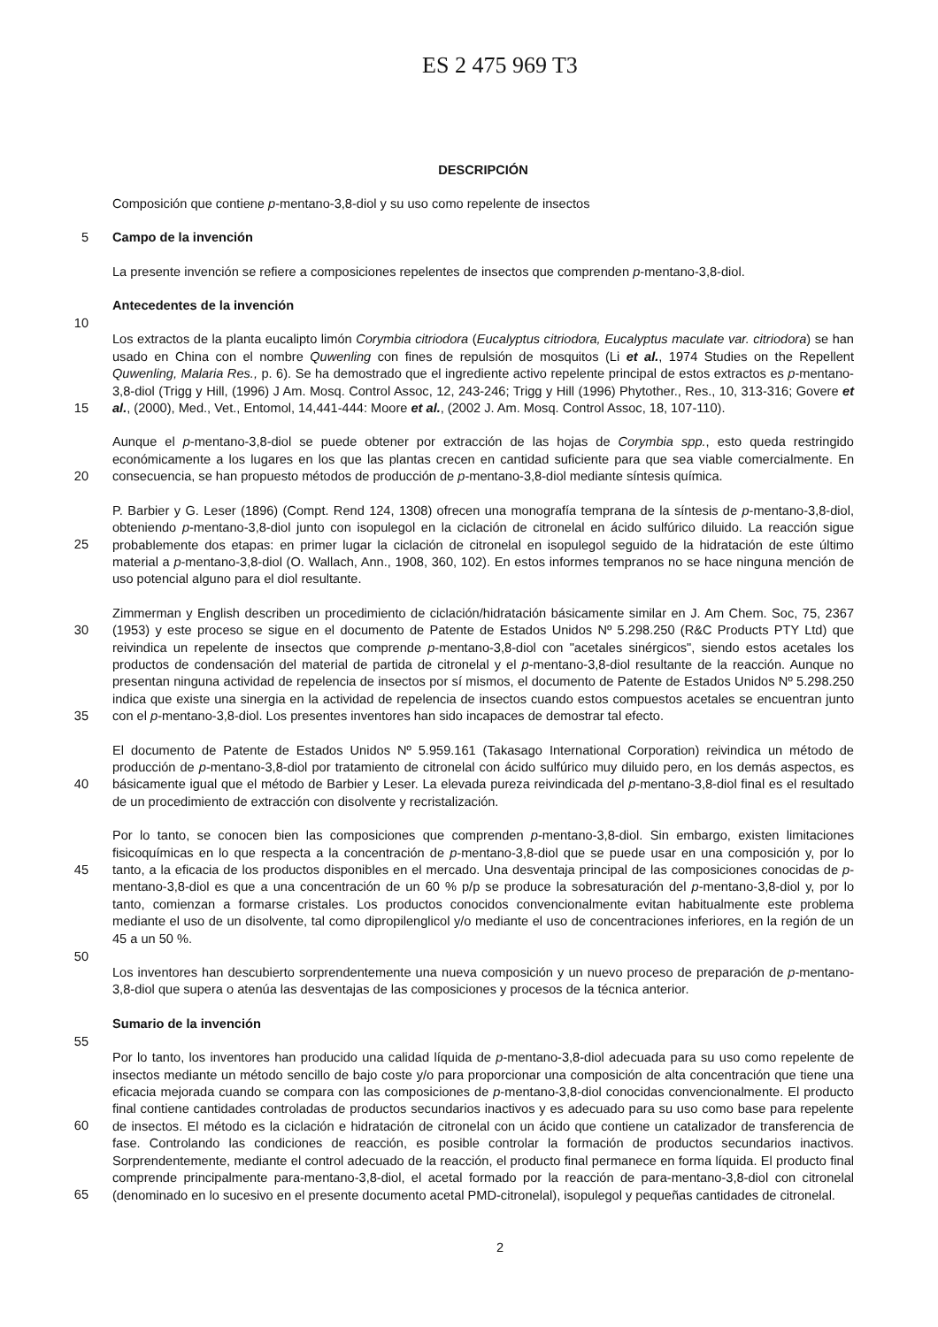ES 2 475 969 T3
DESCRIPCIÓN
Composición que contiene p-mentano-3,8-diol y su uso como repelente de insectos
5 Campo de la invención
La presente invención se refiere a composiciones repelentes de insectos que comprenden p-mentano-3,8-diol.
Antecedentes de la invención
10
Los extractos de la planta eucalipto limón Corymbia citriodora (Eucalyptus citriodora, Eucalyptus maculate var. citriodora) se han usado en China con el nombre Quwenling con fines de repulsión de mosquitos (Li et al., 1974 Studies on the Repellent Quwenling, Malaria Res., p. 6). Se ha demostrado que el ingrediente activo repelente principal de estos extractos es p-mentano-3,8-diol (Trigg y Hill, (1996) J Am. Mosq. Control Assoc, 12, 243-246; Trigg 15 y Hill (1996) Phytother., Res., 10, 313-316; Govere et al., (2000), Med., Vet., Entomol, 14,441-444: Moore et al., (2002 J. Am. Mosq. Control Assoc, 18, 107-110).
Aunque el p-mentano-3,8-diol se puede obtener por extracción de las hojas de Corymbia spp., esto queda restringido económicamente a los lugares en los que las plantas crecen en cantidad suficiente para que sea viable 20 comercialmente. En consecuencia, se han propuesto métodos de producción de p-mentano-3,8-diol mediante síntesis química.
P. Barbier y G. Leser (1896) (Compt. Rend 124, 1308) ofrecen una monografía temprana de la síntesis de p-mentano-3,8-diol, obteniendo p-mentano-3,8-diol junto con isopulegol en la ciclación de citronelal en ácido sulfúrico 25 diluido. La reacción sigue probablemente dos etapas: en primer lugar la ciclación de citronelal en isopulegol seguido de la hidratación de este último material a p-mentano-3,8-diol (O. Wallach, Ann., 1908, 360, 102). En estos informes tempranos no se hace ninguna mención de uso potencial alguno para el diol resultante.
Zimmerman y English describen un procedimiento de ciclación/hidratación básicamente similar en J. Am Chem. Soc, 30 75, 2367 (1953) y este proceso se sigue en el documento de Patente de Estados Unidos Nº 5.298.250 (R&C Products PTY Ltd) que reivindica un repelente de insectos que comprende p-mentano-3,8-diol con "acetales sinérgicos", siendo estos acetales los productos de condensación del material de partida de citronelal y el p-mentano-3,8-diol resultante de la reacción. Aunque no presentan ninguna actividad de repelencia de insectos por sí mismos, el documento de Patente de Estados Unidos Nº 5.298.250 indica que existe una sinergia en la actividad de 35 repelencia de insectos cuando estos compuestos acetales se encuentran junto con el p-mentano-3,8-diol. Los presentes inventores han sido incapaces de demostrar tal efecto.
El documento de Patente de Estados Unidos Nº 5.959.161 (Takasago International Corporation) reivindica un método de producción de p-mentano-3,8-diol por tratamiento de citronelal con ácido sulfúrico muy diluido pero, en 40 los demás aspectos, es básicamente igual que el método de Barbier y Leser. La elevada pureza reivindicada del p-mentano-3,8-diol final es el resultado de un procedimiento de extracción con disolvente y recristalización.
Por lo tanto, se conocen bien las composiciones que comprenden p-mentano-3,8-diol. Sin embargo, existen limitaciones fisicoquímicas en lo que respecta a la concentración de p-mentano-3,8-diol que se puede usar en una 45 composición y, por lo tanto, a la eficacia de los productos disponibles en el mercado. Una desventaja principal de las composiciones conocidas de p-mentano-3,8-diol es que a una concentración de un 60 % p/p se produce la sobresaturación del p-mentano-3,8-diol y, por lo tanto, comienzan a formarse cristales. Los productos conocidos convencionalmente evitan habitualmente este problema mediante el uso de un disolvente, tal como dipropilenglicol y/o mediante el uso de concentraciones inferiores, en la región de un 45 a un 50 %.
50
Los inventores han descubierto sorprendentemente una nueva composición y un nuevo proceso de preparación de p-mentano-3,8-diol que supera o atenúa las desventajas de las composiciones y procesos de la técnica anterior.
Sumario de la invención
55
Por lo tanto, los inventores han producido una calidad líquida de p-mentano-3,8-diol adecuada para su uso como repelente de insectos mediante un método sencillo de bajo coste y/o para proporcionar una composición de alta concentración que tiene una eficacia mejorada cuando se compara con las composiciones de p-mentano-3,8-diol conocidas convencionalmente. El producto final contiene cantidades controladas de productos secundarios inactivos 60 y es adecuado para su uso como base para repelente de insectos. El método es la ciclación e hidratación de citronelal con un ácido que contiene un catalizador de transferencia de fase. Controlando las condiciones de reacción, es posible controlar la formación de productos secundarios inactivos. Sorprendentemente, mediante el control adecuado de la reacción, el producto final permanece en forma líquida. El producto final comprende principalmente para-mentano-3,8-diol, el acetal formado por la reacción de para-mentano-3,8-diol con citronelal 65 (denominado en lo sucesivo en el presente documento acetal PMD-citronelal), isopulegol y pequeñas cantidades de citronelal.
2